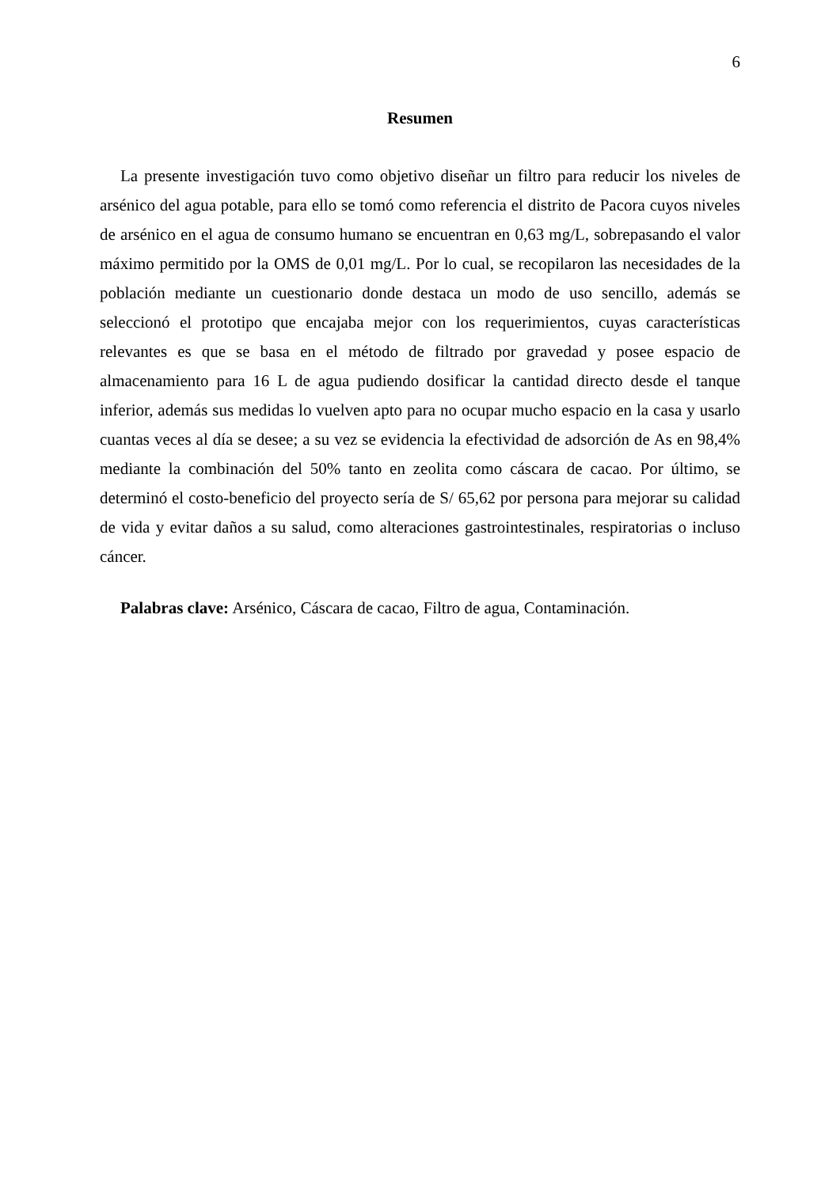6
Resumen
La presente investigación tuvo como objetivo diseñar un filtro para reducir los niveles de arsénico del agua potable, para ello se tomó como referencia el distrito de Pacora cuyos niveles de arsénico en el agua de consumo humano se encuentran en 0,63 mg/L, sobrepasando el valor máximo permitido por la OMS de 0,01 mg/L. Por lo cual, se recopilaron las necesidades de la población mediante un cuestionario donde destaca un modo de uso sencillo, además se seleccionó el prototipo que encajaba mejor con los requerimientos, cuyas características relevantes es que se basa en el método de filtrado por gravedad y posee espacio de almacenamiento para 16 L de agua pudiendo dosificar la cantidad directo desde el tanque inferior, además sus medidas lo vuelven apto para no ocupar mucho espacio en la casa y usarlo cuantas veces al día se desee; a su vez se evidencia la efectividad de adsorción de As en 98,4% mediante la combinación del 50% tanto en zeolita como cáscara de cacao. Por último, se determinó el costo-beneficio del proyecto sería de S/ 65,62 por persona para mejorar su calidad de vida y evitar daños a su salud, como alteraciones gastrointestinales, respiratorias o incluso cáncer.
Palabras clave: Arsénico, Cáscara de cacao, Filtro de agua, Contaminación.